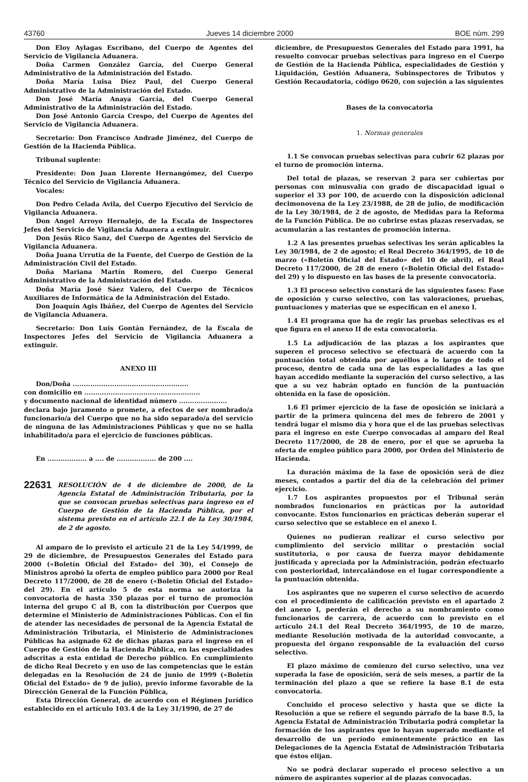43760 Jueves 14 diciembre 2000 BOE núm. 299
Don Eloy Aylagas Escribano, del Cuerpo de Agentes del Servicio de Vigilancia Aduanera.
Doña Carmen González García, del Cuerpo General Administrativo de la Administración del Estado.
Doña María Luisa Díez Paul, del Cuerpo General Administrativo de la Administración del Estado.
Don José María Anaya García, del Cuerpo General Administrativo de la Administración del Estado.
Don José Antonio García Crespo, del Cuerpo de Agentes del Servicio de Vigilancia Aduanera.
Secretario: Don Francisco Andrade Jiménez, del Cuerpo de Gestión de la Hacienda Pública.
Tribunal suplente:
Presidente: Don Juan Llorente Hernangómez, del Cuerpo Técnico del Servicio de Vigilancia Aduanera.
Vocales:
Don Pedro Celada Avila, del Cuerpo Ejecutivo del Servicio de Vigilancia Aduanera.
Don Angel Arroyo Hernalejo, de la Escala de Inspectores Jefes del Servicio de Vigilancia Aduanera a extinguir.
Don Jesús Rico Sanz, del Cuerpo de Agentes del Servicio de Vigilancia Aduanera.
Doña Juana Urrutia de la Fuente, del Cuerpo de Gestión de la Administración Civil del Estado.
Doña Mariana Martín Romero, del Cuerpo General Administrativo de la Administración del Estado.
Doña María José Sáez Valero, del Cuerpo de Técnicos Auxiliares de Informática de la Administración del Estado.
Don Joaquín Agis Ibáñez, del Cuerpo de Agentes del Servicio de Vigilancia Aduanera.
Secretario: Don Luis Gontán Fernández, de la Escala de Inspectores Jefes del Servicio de Vigilancia Aduanera a extinguir.
ANEXO III
Don/Doña .....................................................
con domicilio en .....................................................
y documento nacional de identidad número ......................
declara bajo juramento o promete, a efectos de ser nombrado/a funcionario/a del Cuerpo que no ha sido separado/a del servicio de ninguna de las Administraciones Públicas y que no se halla inhabilitado/a para el ejercicio de funciones públicas.
En .................. a .... de .................. de 200 ....
22631 RESOLUCIÓN de 4 de diciembre de 2000, de la Agencia Estatal de Administración Tributaria, por la que se convocan pruebas selectivas para ingreso en el Cuerpo de Gestión de la Hacienda Pública, por el sistema previsto en el artículo 22.1 de la Ley 30/1984, de 2 de agosto.
Al amparo de lo previsto el artículo 21 de la Ley 54/1999, de 29 de diciembre, de Presupuestos Generales del Estado para 2000 («Boletín Oficial del Estado» del 30), el Consejo de Ministros aprobó la oferta de empleo público para 2000 por Real Decreto 117/2000, de 28 de enero («Boletín Oficial del Estado» del 29). En el artículo 5 de esta norma se autoriza la convocatoria de hasta 350 plazas por el turno de promoción interna del grupo C al B, con la distribución por Cuerpos que determine el Ministerio de Administraciones Públicas. Con el fin de atender las necesidades de personal de la Agencia Estatal de Administración Tributaria, el Ministerio de Administraciones Públicas ha asignado 62 de dichas plazas para el ingreso en el Cuerpo de Gestión de la Hacienda Pública, en las especialidades adscritas a esta entidad de Derecho público. En cumplimiento de dicho Real Decreto y en uso de las competencias que le están delegadas en la Resolución de 24 de junio de 1999 («Boletín Oficial del Estado» de 9 de julio), previo informe favorable de la Dirección General de la Función Pública,
Esta Dirección General, de acuerdo con el Régimen Jurídico establecido en el artículo 103.4 de la Ley 31/1990, de 27 de
diciembre, de Presupuestos Generales del Estado para 1991, ha resuelto convocar pruebas selectivas para ingreso en el Cuerpo de Gestión de la Hacienda Pública, especialidades de Gestión y Liquidación, Gestión Aduanera, Subinspectores de Tributos y Gestión Recaudatoria, código 0620, con sujeción a las siguientes
Bases de la convocatoria
1. Normas generales
1.1 Se convocan pruebas selectivas para cubrir 62 plazas por el turno de promoción interna.
Del total de plazas, se reservan 2 para ser cubiertas por personas con minusvalía con grado de discapacidad igual o superior el 33 por 100, de acuerdo con la disposición adicional decimonovena de la Ley 23/1988, de 28 de julio, de modificación de la Ley 30/1984, de 2 de agosto, de Medidas para la Reforma de la Función Pública. De no cubrirse estas plazas reservadas, se acumularán a las restantes de promoción interna.
1.2 A las presentes pruebas selectivas les serán aplicables la Ley 30/1984, de 2 de agosto; el Real Decreto 364/1995, de 10 de marzo («Boletín Oficial del Estado» del 10 de abril), el Real Decreto 117/2000, de 28 de enero («Boletín Oficial del Estado» del 29) y lo dispuesto en las bases de la presente convocatoria.
1.3 El proceso selectivo constará de las siguientes fases: Fase de oposición y curso selectivo, con las valoraciones, pruebas, puntuaciones y materias que se especifican en el anexo I.
1.4 El programa que ha de regir las pruebas selectivas es el que figura en el anexo II de esta convocatoria.
1.5 La adjudicación de las plazas a los aspirantes que superen el proceso selectivo se efectuará de acuerdo con la puntuación total obtenida por aquéllos a lo largo de todo el proceso, dentro de cada una de las especialidades a las que hayan accedido mediante la superación del curso selectivo, a las que a su vez habrán optado en función de la puntuación obtenida en la fase de oposición.
1.6 El primer ejercicio de la fase de oposición se iniciará a partir de la primera quincena del mes de febrero de 2001 y tendrá lugar el mismo día y hora que el de las pruebas selectivas para el ingreso en este Cuerpo convocadas al amparo del Real Decreto 117/2000, de 28 de enero, por el que se aprueba la oferta de empleo público para 2000, por Orden del Ministerio de Hacienda.
La duración máxima de la fase de oposición será de diez meses, contados a partir del día de la celebración del primer ejercicio.
1.7 Los aspirantes propuestos por el Tribunal serán nombrados funcionarios en prácticas por la autoridad convocante. Estos funcionarios en prácticas deberán superar el curso selectivo que se establece en el anexo I.
Quienes no pudieran realizar el curso selectivo por cumplimiento del servicio militar o prestación social sustitutoria, o por causa de fuerza mayor debidamente justificada y apreciada por la Administración, podrán efectuarlo con posterioridad, intercalándose en el lugar correspondiente a la puntuación obtenida.
Los aspirantes que no superen el curso selectivo de acuerdo con el procedimiento de calificación previsto en el apartado 2 del anexo I, perderán el derecho a su nombramiento como funcionarios de carrera, de acuerdo con lo previsto en el artículo 24.1 del Real Decreto 364/1995, de 10 de marzo, mediante Resolución motivada de la autoridad convocante, a propuesta del órgano responsable de la evaluación del curso selectivo.
El plazo máximo de comienzo del curso selectivo, una vez superada la fase de oposición, será de seis meses, a partir de la terminación del plazo a que se refiere la base 8.1 de esta convocatoria.
Concluido el proceso selectivo y hasta que se dicte la Resolución a que se refiere el segundo párrafo de la base 8.5, la Agencia Estatal de Administración Tributaria podrá completar la formación de los aspirantes que lo hayan superado mediante el desarrollo de un período eminentemente práctico en las Delegaciones de la Agencia Estatal de Administración Tributaria que éstos elijan.
No se podrá declarar superado el proceso selectivo a un número de aspirantes superior al de plazas convocadas.